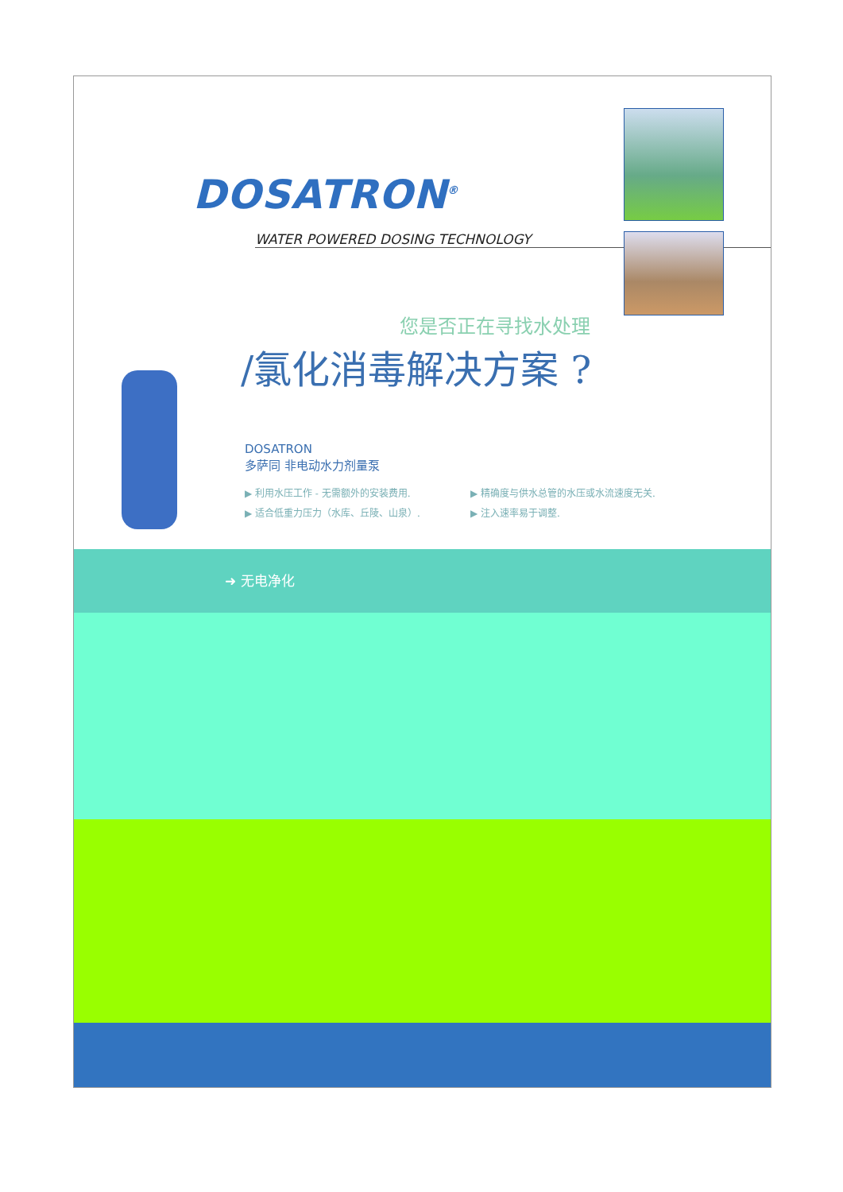DOSATRON<sup>®</sup>
WATER POWERED DOSING TECHNOLOGY
您是否正在寻找水处理
/氯化消毒解决方案 ?
DOSATRON
多萨同 非电动水力剂量泵
▶ 利用水压工作 - 无需额外的安装费用.
▶ 精确度与供水总管的水压或水流速度无关.
▶ 适合低重力压力（水库、丘陵、山泉）.
▶ 注入速率易于调整.
➜ 无电净化